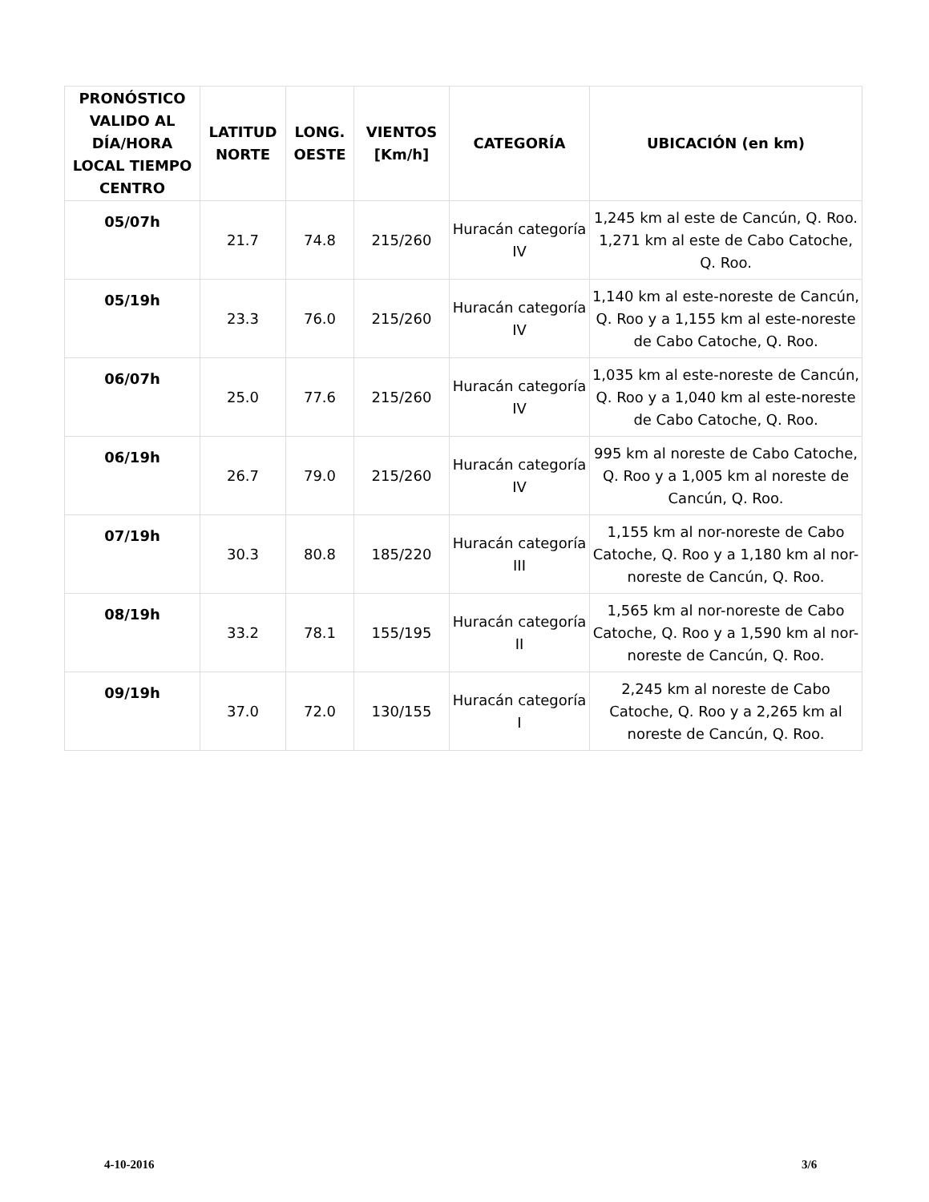| PRONÓSTICO VALIDO AL DÍA/HORA LOCAL TIEMPO CENTRO | LATITUD NORTE | LONG. OESTE | VIENTOS [Km/h] | CATEGORÍA | UBICACIÓN (en km) |
| --- | --- | --- | --- | --- | --- |
| 05/07h | 21.7 | 74.8 | 215/260 | Huracán categoría IV | 1,245 km al este de Cancún, Q. Roo. 1,271 km al este de Cabo Catoche, Q. Roo. |
| 05/19h | 23.3 | 76.0 | 215/260 | Huracán categoría IV | 1,140 km al este-noreste de Cancún, Q. Roo y a 1,155 km al este-noreste de Cabo Catoche, Q. Roo. |
| 06/07h | 25.0 | 77.6 | 215/260 | Huracán categoría IV | 1,035 km al este-noreste de Cancún, Q. Roo y a 1,040 km al este-noreste de Cabo Catoche, Q. Roo. |
| 06/19h | 26.7 | 79.0 | 215/260 | Huracán categoría IV | 995 km al noreste de Cabo Catoche, Q. Roo y a 1,005 km al noreste de Cancún, Q. Roo. |
| 07/19h | 30.3 | 80.8 | 185/220 | Huracán categoría III | 1,155 km al nor-noreste de Cabo Catoche, Q. Roo y a 1,180 km al nor-noreste de Cancún, Q. Roo. |
| 08/19h | 33.2 | 78.1 | 155/195 | Huracán categoría II | 1,565 km al nor-noreste de Cabo Catoche, Q. Roo y a 1,590 km al nor-noreste de Cancún, Q. Roo. |
| 09/19h | 37.0 | 72.0 | 130/155 | Huracán categoría I | 2,245 km al noreste de Cabo Catoche, Q. Roo y a 2,265 km al noreste de Cancún, Q. Roo. |
4-10-2016 3/6